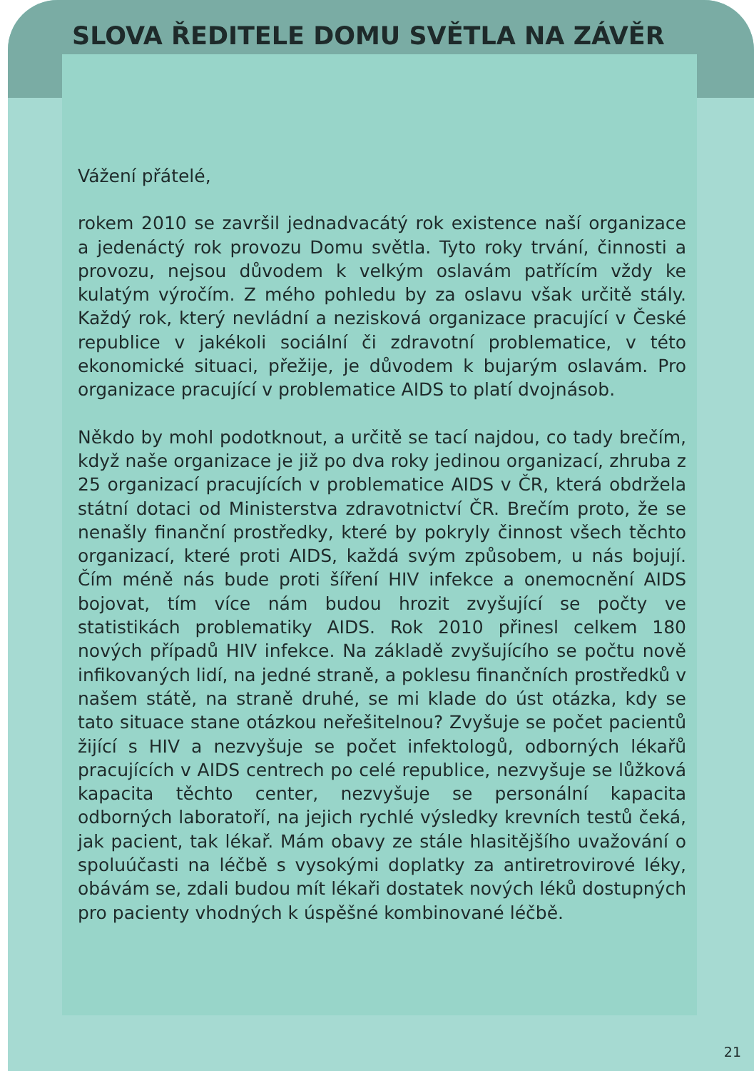SLOVA ŘEDITELE DOMU SVĚTLA NA ZÁVĚR
Vážení přátelé,
rokem 2010 se završil jednadvacátý rok existence naší organizace a jedenáctý rok provozu Domu světla. Tyto roky trvání, činnosti a provozu, nejsou důvodem k velkým oslavám patřícím vždy ke kulatým výročím. Z mého pohledu by za oslavu však určitě stály. Každý rok, který nevládní a nezisková organizace pracující v České republice v jakékoli sociální či zdravotní problematice, v této ekonomické situaci, přežije, je důvodem k bujarým oslavám. Pro organizace pracující v problematice AIDS to platí dvojnásob.
Někdo by mohl podotknout, a určitě se tací najdou, co tady brečím, když naše organizace je již po dva roky jedinou organizací, zhruba z 25 organizací pracujících v problematice AIDS v ČR, která obdržela státní dotaci od Ministerstva zdravotnictví ČR. Brečím proto, že se nenašly finanční prostředky, které by pokryly činnost všech těchto organizací, které proti AIDS, každá svým způsobem, u nás bojují. Čím méně nás bude proti šíření HIV infekce a onemocnění AIDS bojovat, tím více nám budou hrozit zvyšující se počty ve statistikách problematiky AIDS. Rok 2010 přinesl celkem 180 nových případů HIV infekce. Na základě zvyšujícího se počtu nově infikovaných lidí, na jedné straně, a poklesu finančních prostředků v našem státě, na straně druhé, se mi klade do úst otázka, kdy se tato situace stane otázkou neřešitelnou? Zvyšuje se počet pacientů žijící s HIV a nezvyšuje se počet infektologů, odborných lékařů pracujících v AIDS centrech po celé republice, nezvyšuje se lůžková kapacita těchto center, nezvyšuje se personální kapacita odborných laboratoří, na jejich rychlé výsledky krevních testů čeká, jak pacient, tak lékař. Mám obavy ze stále hlasitějšího uvažování o spoluúčasti na léčbě s vysokými doplatky za antiretrovirové léky, obávám se, zdali budou mít lékaři dostatek nových léků dostupných pro pacienty vhodných k úspěšné kombinované léčbě.
21